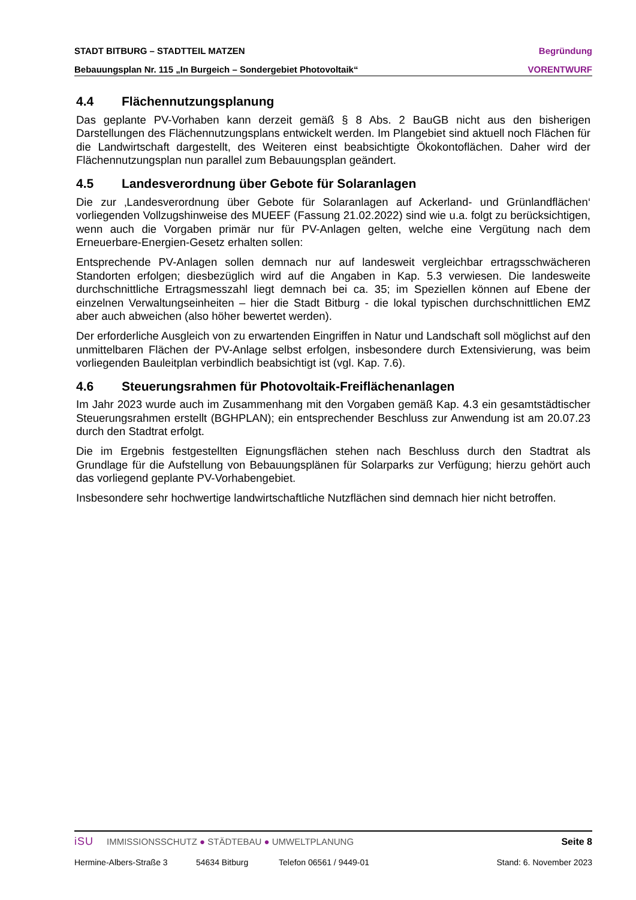STADT BITBURG – STADTTEIL MATZEN Begründung
Bebauungsplan Nr. 115 „In Burgeich – Sondergebiet Photovoltaik“VORENTWURF
4.4 Flächennutzungsplanung
Das geplante PV-Vorhaben kann derzeit gemäß § 8 Abs. 2 BauGB nicht aus den bisherigen Darstellungen des Flächennutzungsplans entwickelt werden. Im Plangebiet sind aktuell noch Flächen für die Landwirtschaft dargestellt, des Weiteren einst beabsichtigte Ökokontoflächen. Daher wird der Flächennutzungsplan nun parallel zum Bebauungsplan geändert.
4.5 Landesverordnung über Gebote für Solaranlagen
Die zur ‚Landesverordnung über Gebote für Solaranlagen auf Ackerland- und Grünlandflächen‘ vorliegenden Vollzugshinweise des MUEEF (Fassung 21.02.2022) sind wie u.a. folgt zu berücksichtigen, wenn auch die Vorgaben primär nur für PV-Anlagen gelten, welche eine Vergütung nach dem Erneuerbare-Energien-Gesetz erhalten sollen:
Entsprechende PV-Anlagen sollen demnach nur auf landesweit vergleichbar ertragsschwächeren Standorten erfolgen; diesbezüglich wird auf die Angaben in Kap. 5.3 verwiesen. Die landesweite durchschnittliche Ertragsmesszahl liegt demnach bei ca. 35; im Speziellen können auf Ebene der einzelnen Verwaltungseinheiten – hier die Stadt Bitburg - die lokal typischen durchschnittlichen EMZ aber auch abweichen (also höher bewertet werden).
Der erforderliche Ausgleich von zu erwartenden Eingriffen in Natur und Landschaft soll möglichst auf den unmittelbaren Flächen der PV-Anlage selbst erfolgen, insbesondere durch Extensivierung, was beim vorliegenden Bauleitplan verbindlich beabsichtigt ist (vgl. Kap. 7.6).
4.6 Steuerungsrahmen für Photovoltaik-Freiflächenanlagen
Im Jahr 2023 wurde auch im Zusammenhang mit den Vorgaben gemäß Kap. 4.3 ein gesamtstädtischer Steuerungsrahmen erstellt (BGHPLAN); ein entsprechender Beschluss zur Anwendung ist am 20.07.23 durch den Stadtrat erfolgt.
Die im Ergebnis festgestellten Eignungsflächen stehen nach Beschluss durch den Stadtrat als Grundlage für die Aufstellung von Bebauungsplänen für Solarparks zur Verfügung; hierzu gehört auch das vorliegend geplante PV-Vorhabengebiet.
Insbesondere sehr hochwertige landwirtschaftliche Nutzflächen sind demnach hier nicht betroffen.
iSU IMMISSIONSSCHUTZ ● STÄDTEBAU ● UMWELTPLANUNG Seite 8
Hermine-Albers-Straße 3 54634 Bitburg Telefon 06561 / 9449-01 Stand: 6. November 2023